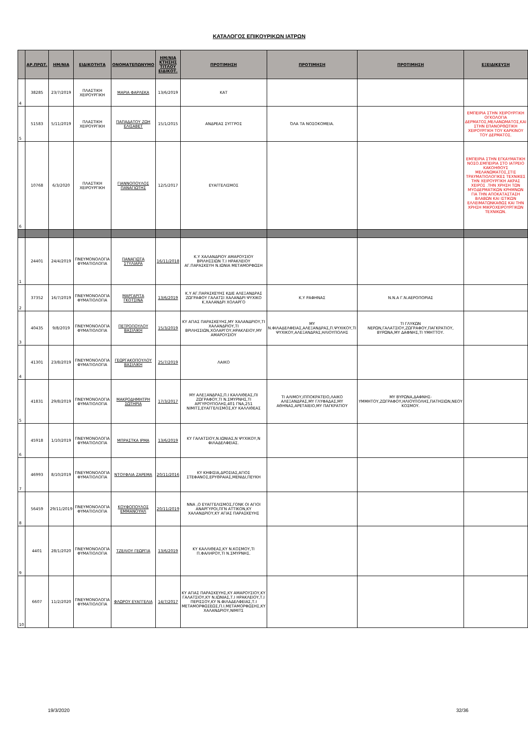ΚΑΤΑΛΟΓΟΣ ΕΠΙΚΟΥΡΙΚΩΝ ΙΑΤΡΩΝ
| | ΑΡ.ΠΡΩΤ. | ΗΜ/ΝΙΑ | ΕΙΔΙΚΟΤΗΤΑ | ΟΝΟΜΑΤΕΠΩΝΥΜΟ | ΗΜ/ΝΙΑ ΚΤΗΣΗΣ ΤΙΤΛΟΥ ΕΙΔΙΚΟΤ. | ΠΡΟΤΙΜΗΣΗ | ΠΡΟΤΙΜΗΣΗ | ΠΡΟΤΙΜΗΣΗ | ΕΞΕΙΔΙΚΕΥΣΗ |
| --- | --- | --- | --- | --- | --- | --- | --- | --- | --- |
| 4 | 38285 | 23/7/2019 | ΠΛΑΣΤΙΚΗ ΧΕΙΡΟΥΡΓΙΚΗ | ΜΑΡΙΑ ΦΑΡΛΕΚΑ | 13/6/2019 | ΚΑΤ | | | |
| 5 | 51583 | 5/11/2019 | ΠΛΑΣΤΙΚΗ ΧΕΙΡΟΥΡΓΙΚΗ | ΠΑΠΑΔΑΤΟΥ ΖΩΗ ΕΛΙΣΑΒΕΤ | 15/1/2015 | ΑΝΔΡΕΑΣ ΣΥΓΓΡΟΣ | ΌΛΑ ΤΑ ΝΟΣΟΚΟΜΕΙΑ. | | ΕΜΠΕΙΡΙΑ ΣΤΗΝ ΧΕΙΡΟΥΡΓΙΚΗ ΟΓΚΟΛΟΓΙΑ ΔΕΡΜΑΤΟΣ,ΜΕΛΑΝΩΜΑΤΟΣ,ΚΑΙ ΣΤΗΝ ΕΠΑΝΟΡΘΩΤΙΚΗ ΧΕΙΡΟΥΡΓΙΚΗ ΤΟΥ ΚΑΡΚΙΝΟΥ ΤΟΥ ΔΕΡΜΑΤΟΣ. |
| 6 | 10768 | 6/3/2020 | ΠΛΑΣΤΙΚΗ ΧΕΙΡΟΥΡΓΙΚΗ | ΓΙΑΝΝΟΠΟΥΛΟΣ ΠΑΝΑΓΙΩΤΗΣ | 12/5/2017 | ΕΥΑΓΓΕΛΙΣΜΟΣ | | | ΕΜΠΕΙΡΙΑ ΣΤΗΝ ΕΓΚΑΥΜΑΤΙΚΗ ΝΟΣΟ.ΕΜΠΕΙΡΙΑ ΣΤΟ ΙΑΤΡΕΙΟ ΚΑΚΟΗΘΟΥΣ ΜΕΛΑΝΩΜΑΤΟΣ,ΣΤΙΣ ΤΡΑΥΜΑΤΙΟΛΟΓΙΚΕΣ ΤΕΧΝΙΚΕΣ ΤΗΝ ΧΕΙΡΟΥΡΓΙΚΗ ΑΚΡΑΣ ΧΕΙΡΟΣ .ΤΗΝ ΧΡΗΣΗ ΤΩΝ ΜΥΟΔΕΡΜΑΤΙΚΩΝ ΚΡΗΜΝΩΝ ΓΙΑ ΤΗΝ ΑΠΟΚΑΤΑΣΤΑΣΗ ΒΛΑΒΩΝ ΚΑΙ ΙΣΤΙΚΩΝ ΕΛΛΕΙΜΑΤΩΝΚΑΘΩΣ ΚΑΙ ΤΗΝ ΧΡΗΣΗ ΜΙΚΡΟΧΕΙΡΟΥΡΓΙΚΩΝ ΤΕΧΝΙΚΩΝ. |
| 1 | 24401 | 24/4/2019 | ΠΝΕΥΜΟΝΟΛΟΓΙΑ ΦΥΜΑΤΙΟΛΟΓΙΑ | ΠΑΝΑΓΙΩΤΑ ΣΤΥΛΙΑΡΑ | 16/11/2018 | Κ.Υ ΧΑΛΑΝΔΡΙΟΥ ΑΜΑΡΟΥΣΙΟΥ ΒΡΙΛΗΣΣΙΩΝ Τ.Ι ΗΡΑΚΛΕΙΟΥ ΑΓ.ΠΑΡΑΣΚΕΥΗ Ν.ΙΩΝΙΑ ΜΕΤΑΜΟΡΦΩΣΗ | | | |
| 2 | 37352 | 16/7/2019 | ΠΝΕΥΜΟΝΟΛΟΓΙΑ ΦΥΜΑΤΙΟΛΟΓΙΑ | ΜΑΡΓΑΡΙΤΑ ΓΚΟΤΣΙΝΑ | 13/6/2019 | Κ.Υ ΑΓ.ΠΑΡΑΣΚΕΥΗΣ ΚΔΙΕ ΑΛΕΞΑΝΔΡΑΣ ΖΩΓΡΑΦΟΥ ΓΑΛΑΤΣΙ ΧΑΛΑΝΔΡΙ ΨΥΧΙΚΟ Κ.ΧΑΛΑΝΔΡΙ ΧΟΛΑΡΓΟ | Κ.Υ ΡΑΦΗΝΑΣ | Ν.Ν.Α Γ.Ν.ΑΕΡΟΠΟΡΙΑΣ | |
| 3 | 40435 | 9/8/2019 | ΠΝΕΥΜΟΝΟΛΟΓΙΑ ΦΥΜΑΤΙΟΛΟΓΙΑ | ΠΕΤΡΟΠΟΥΛΟΥ ΒΑΣΙΛΙΚΗ | 15/3/2019 | ΚΥ ΑΓΙΑΣ ΠΑΡΑΣΚΕΥΗΣ,ΜΥ ΧΑΛΑΝΔΡΙΟΥ,ΤΙ ΧΑΛΑΝΔΡΙΟΥ,ΤΙ ΒΡΙΛΗΣΣΙΩΝ,ΧΟΛΑΡΓΟΥ,ΗΡΑΚΛΕΙΟΥ,ΜΥ ΑΜΑΡΟΥΣΙΟΥ | ΜΥ Ν.ΦΙΛΑΔΕΛΦΕΙΑΣ,ΑΛΕΞΑΝΔΡΑΣ,Π.ΨΥΧΙΚΟΥ,ΤΙ ΨΥΧΙΚΟΥ,ΑΛΕΞΑΝΔΡΑΣ,ΗΛΙΟΥΠΟΛΗΣ | ΤΙ ΓΛΥΚΩΝ ΝΕΡΩΝ,ΓΑΛΑΤΣΙΟΥ,ΖΩΓΡΑΦΟΥ,ΠΑΓΚΡΑΤΙΟΥ, ΒΥΡΩΝΑ,ΜΥ ΔΑΦΝΗΣ,ΤΙ ΥΜΗΤΤΟΥ. | |
| 4 | 41301 | 23/8/2019 | ΠΝΕΥΜΟΝΟΛΟΓΙΑ ΦΥΜΑΤΙΟΛΟΓΙΑ | ΓΕΩΡΓΑΚΟΠΟΥΛΟΥ ΒΑΣΙΛΙΚΗ | 25/7/2019 | ΛΑΙΚΟ | | | |
| 5 | 41831 | 29/8/2019 | ΠΝΕΥΜΟΝΟΛΟΓΙΑ ΦΥΜΑΤΙΟΛΟΓΙΑ | ΜΑΚΡΟΔΗΜΗΤΡΗ ΣΩΤΗΡΙΑ | 17/3/2017 | ΜΥ ΑΛΕΞΑΝΔΡΑΣ,Π.Ι ΚΑΛΛΙΘΕΑΣ,ΠΙ ΖΩΓΡΑΦΟΥ,ΤΙ Ν.ΣΜΥΡΝΗΣ,ΤΙ ΑΡΓΥΡΟΥΠΟΛΗΣ,401 ΓΝΑ,251 ΝΙΜΙΤΣ,ΕΥΑΓΓΕΛΙΣΜΟΣ,ΚΥ ΚΑΛΛΙΘΕΑΣ | ΤΙ ΑΛΙΜΟΥ,ΙΠΠΟΚΡΑΤΕΙΟ,ΛΑΙΚΟ ΑΛΕΞΑΝΔΡΑΣ,ΜΥ ΓΛΥΦΑΔΑΣ,ΜΥ ΑΘΗΝΑΣ,ΑΡΕΤΑΙΕΙΟ,ΜΥ ΠΑΓΚΡΑΤΙΟΥ | ΜΥ ΒΥΡΩΝΑ,ΔΑΦΝΗΣ-ΥΜΜΗΤΟΥ,ΖΩΓΡΑΦΟΥ,ΗΛΙΟΥΠΟΛΗΣ,ΠΑΤΗΣΙΩΝ,ΝΕΟΥ ΚΟΣΜΟΥ. | |
| 6 | 45918 | 1/10/2019 | ΠΝΕΥΜΟΝΟΛΟΓΙΑ ΦΥΜΑΤΙΟΛΟΓΙΑ | ΜΠΡΑΣΤΚΑ ΙΡΜΑ | 13/6/2019 | ΚΥ ΓΑΛΑΤΣΙΟΥ,Ν.ΙΩΝΙΑΣ,Ν ΨΥΧΙΚΟΥ,Ν ΦΙΛΑΔΕΛΦΕΙΑΣ. | | | |
| 7 | 46993 | 8/10/2019 | ΠΝΕΥΜΟΝΟΛΟΓΙΑ ΦΥΜΑΤΙΟΛΟΓΙΑ | ΝΤΟΥΦΛΙΑ ΖΑΡΕΜΑ | 20/11/2016 | ΚΥ ΚΗΦΙΣΙΑ,ΔΡΟΣΙΑΣ,ΑΓΙΟΣ ΣΤΕΦΑΝΟΣ,ΕΡΥΘΡΑΙΑΣ,ΜΕΝΙΔΙ,ΠΕΥΚΗ | | | |
| 8 | 56459 | 29/11/2019 | ΠΝΕΥΜΟΝΟΛΟΓΙΑ ΦΥΜΑΤΙΟΛΟΓΙΑ | ΚΟΥΦΟΠΟΥΛΟΣ ΕΜΜΑΝΟΥΗΛ | 20/11/2019 | ΝΝΑ ,Ο ΕΥΑΓΓΕΛΙΣΜΟΣ,ΓΟΝΚ ΟΙ ΑΓΙΟΙ ΑΝΑΡΓΥΡΟΙ,ΠΓΝ ΑΤΤΙΚΟΝ,ΚΥ ΧΑΛΑΝΔΡΙΟΥ,ΚΥ ΑΓΙΑΣ ΠΑΡΑΣΚΕΥΗΣ | | | |
| 9 | 4401 | 28/1/2020 | ΠΝΕΥΜΟΝΟΛΟΓΙΑ ΦΥΜΑΤΙΟΛΟΓΙΑ | ΤΖΕΛΙΟΥ ΓΕΩΡΓΙΑ | 13/6/2019 | ΚΥ ΚΑΛΛΙΘΕΑΣ,ΚΥ Ν.ΚΟΣΜΟΥ,ΤΙ Π.ΦΑΛΗΡΟΥ,ΤΙ Ν.ΣΜΥΡΝΗΣ. | | | |
| 10 | 6607 | 11/2/2020 | ΠΝΕΥΜΟΝΟΛΟΓΙΑ ΦΥΜΑΤΙΟΛΟΓΙΑ | ΦΛΩΡΟΥ ΕΥΑΓΓΕΛΙΑ | 14/7/2017 | ΚΥ ΑΓΙΑΣ ΠΑΡΑΣΚΕΥΗΣ,ΚΥ ΑΜΑΡΟΥΣΙΟΥ,ΚΥ ΓΑΛΑΤΣΙΟΥ,ΚΥ Ν.ΙΩΝΙΑΣ,Τ.Ι ΗΡΑΚΛΕΙΟΥ,Τ.Ι ΠΕΡΙΣΣΟΥ,ΚΥ Ν.ΦΙΛΑΔΕΛΦΕΙΑΣ,Τ.Ι ΜΕΤΑΜΟΡΦΩΣΕΩΣ,Π.Ι.ΜΕΤΑΜΟΡΦΩΣΗΣ,ΚΥ ΧΑΛΑΝΔΡΙΟΥ,ΝΙΜΙΤΣ | | | |
19/3/2020 32/36